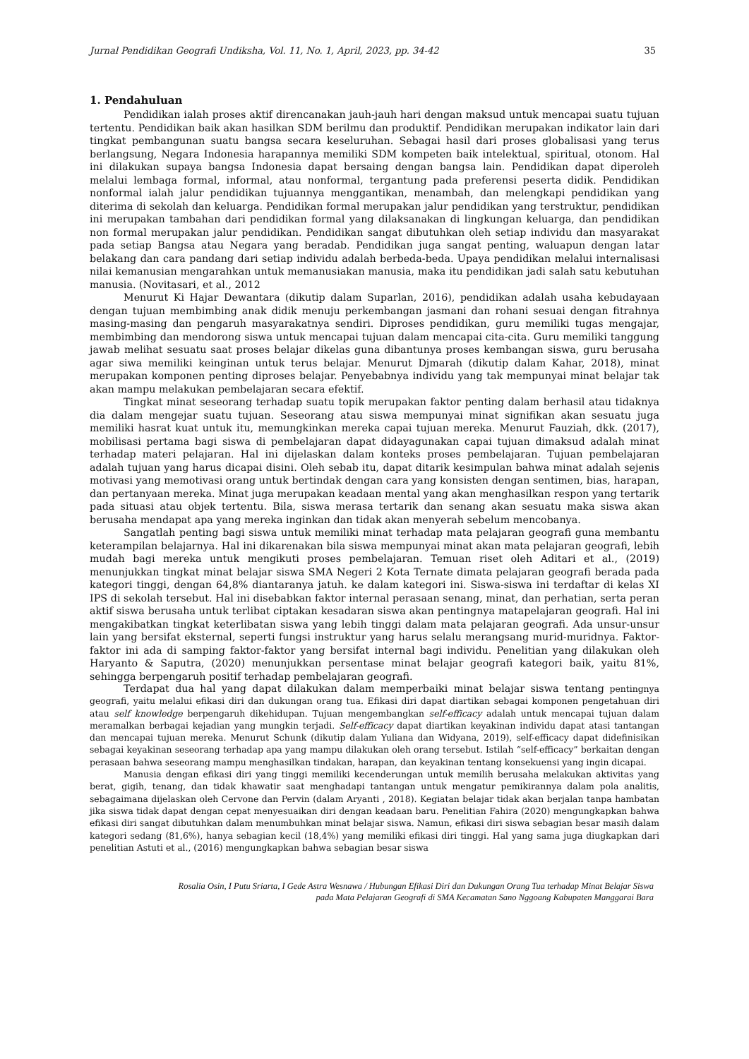Jurnal Pendidikan Geografi Undiksha, Vol. 11, No. 1, April, 2023, pp. 34-42 35
1. Pendahuluan
Pendidikan ialah proses aktif direncanakan jauh-jauh hari dengan maksud untuk mencapai suatu tujuan tertentu. Pendidikan baik akan hasilkan SDM berilmu dan produktif. Pendidikan merupakan indikator lain dari tingkat pembangunan suatu bangsa secara keseluruhan. Sebagai hasil dari proses globalisasi yang terus berlangsung, Negara Indonesia harapannya memiliki SDM kompeten baik intelektual, spiritual, otonom. Hal ini dilakukan supaya bangsa Indonesia dapat bersaing dengan bangsa lain. Pendidikan dapat diperoleh melalui lembaga formal, informal, atau nonformal, tergantung pada preferensi peserta didik. Pendidikan nonformal ialah jalur pendidikan tujuannya menggantikan, menambah, dan melengkapi pendidikan yang diterima di sekolah dan keluarga. Pendidikan formal merupakan jalur pendidikan yang terstruktur, pendidikan ini merupakan tambahan dari pendidikan formal yang dilaksanakan di lingkungan keluarga, dan pendidikan non formal merupakan jalur pendidikan. Pendidikan sangat dibutuhkan oleh setiap individu dan masyarakat pada setiap Bangsa atau Negara yang beradab. Pendidikan juga sangat penting, waluapun dengan latar belakang dan cara pandang dari setiap individu adalah berbeda-beda. Upaya pendidikan melalui internalisasi nilai kemanusian mengarahkan untuk memanusiakan manusia, maka itu pendidikan jadi salah satu kebutuhan manusia. (Novitasari, et al., 2012
Menurut Ki Hajar Dewantara (dikutip dalam Suparlan, 2016), pendidikan adalah usaha kebudayaan dengan tujuan membimbing anak didik menuju perkembangan jasmani dan rohani sesuai dengan fitrahnya masing-masing dan pengaruh masyarakatnya sendiri. Diproses pendidikan, guru memiliki tugas mengajar, membimbing dan mendorong siswa untuk mencapai tujuan dalam mencapai cita-cita. Guru memiliki tanggung jawab melihat sesuatu saat proses belajar dikelas guna dibantunya proses kembangan siswa, guru berusaha agar siwa memiliki keinginan untuk terus belajar. Menurut Djmarah (dikutip dalam Kahar, 2018), minat merupakan komponen penting diproses belajar. Penyebabnya individu yang tak mempunyai minat belajar tak akan mampu melakukan pembelajaran secara efektif.
Tingkat minat seseorang terhadap suatu topik merupakan faktor penting dalam berhasil atau tidaknya dia dalam mengejar suatu tujuan. Seseorang atau siswa mempunyai minat signifikan akan sesuatu juga memiliki hasrat kuat untuk itu, memungkinkan mereka capai tujuan mereka. Menurut Fauziah, dkk. (2017), mobilisasi pertama bagi siswa di pembelajaran dapat didayagunakan capai tujuan dimaksud adalah minat terhadap materi pelajaran. Hal ini dijelaskan dalam konteks proses pembelajaran. Tujuan pembelajaran adalah tujuan yang harus dicapai disini. Oleh sebab itu, dapat ditarik kesimpulan bahwa minat adalah sejenis motivasi yang memotivasi orang untuk bertindak dengan cara yang konsisten dengan sentimen, bias, harapan, dan pertanyaan mereka. Minat juga merupakan keadaan mental yang akan menghasilkan respon yang tertarik pada situasi atau objek tertentu. Bila, siswa merasa tertarik dan senang akan sesuatu maka siswa akan berusaha mendapat apa yang mereka inginkan dan tidak akan menyerah sebelum mencobanya.
Sangatlah penting bagi siswa untuk memiliki minat terhadap mata pelajaran geografi guna membantu keterampilan belajarnya. Hal ini dikarenakan bila siswa mempunyai minat akan mata pelajaran geografi, lebih mudah bagi mereka untuk mengikuti proses pembelajaran. Temuan riset oleh Aditari et al., (2019) menunjukkan tingkat minat belajar siswa SMA Negeri 2 Kota Ternate dimata pelajaran geografi berada pada kategori tinggi, dengan 64,8% diantaranya jatuh. ke dalam kategori ini. Siswa-siswa ini terdaftar di kelas XI IPS di sekolah tersebut. Hal ini disebabkan faktor internal perasaan senang, minat, dan perhatian, serta peran aktif siswa berusaha untuk terlibat ciptakan kesadaran siswa akan pentingnya matapelajaran geografi. Hal ini mengakibatkan tingkat keterlibatan siswa yang lebih tinggi dalam mata pelajaran geografi. Ada unsur-unsur lain yang bersifat eksternal, seperti fungsi instruktur yang harus selalu merangsang murid-muridnya. Faktor-faktor ini ada di samping faktor-faktor yang bersifat internal bagi individu. Penelitian yang dilakukan oleh Haryanto & Saputra, (2020) menunjukkan persentase minat belajar geografi kategori baik, yaitu 81%, sehingga berpengaruh positif terhadap pembelajaran geografi.
Terdapat dua hal yang dapat dilakukan dalam memperbaiki minat belajar siswa tentang pentingnya geografi, yaitu melalui efikasi diri dan dukungan orang tua. Efikasi diri dapat diartikan sebagai komponen pengetahuan diri atau self knowledge berpengaruh dikehidupan. Tujuan mengembangkan self-efficacy adalah untuk mencapai tujuan dalam meramalkan berbagai kejadian yang mungkin terjadi. Self-efficacy dapat diartikan keyakinan individu dapat atasi tantangan dan mencapai tujuan mereka. Menurut Schunk (dikutip dalam Yuliana dan Widyana, 2019), self-efficacy dapat didefinisikan sebagai keyakinan seseorang terhadap apa yang mampu dilakukan oleh orang tersebut. Istilah “self-efficacy” berkaitan dengan perasaan bahwa seseorang mampu menghasilkan tindakan, harapan, dan keyakinan tentang konsekuensi yang ingin dicapai.
Manusia dengan efikasi diri yang tinggi memiliki kecenderungan untuk memilih berusaha melakukan aktivitas yang berat, gigih, tenang, dan tidak khawatir saat menghadapi tantangan untuk mengatur pemikirannya dalam pola analitis, sebagaimana dijelaskan oleh Cervone dan Pervin (dalam Aryanti , 2018). Kegiatan belajar tidak akan berjalan tanpa hambatan jika siswa tidak dapat dengan cepat menyesuaikan diri dengan keadaan baru. Penelitian Fahira (2020) mengungkapkan bahwa efikasi diri sangat dibutuhkan dalam menumbuhkan minat belajar siswa. Namun, efikasi diri siswa sebagian besar masih dalam kategori sedang (81,6%), hanya sebagian kecil (18,4%) yang memiliki efikasi diri tinggi. Hal yang sama juga diugkapkan dari penelitian Astuti et al., (2016) mengungkapkan bahwa sebagian besar siswa
Rosalia Osin, I Putu Sriarta, I Gede Astra Wesnawa / Hubungan Efikasi Diri dan Dukungan Orang Tua terhadap Minat Belajar Siswa
pada Mata Pelajaran Geografi di SMA Kecamatan Sano Nggoang Kabupaten Manggarai Bara